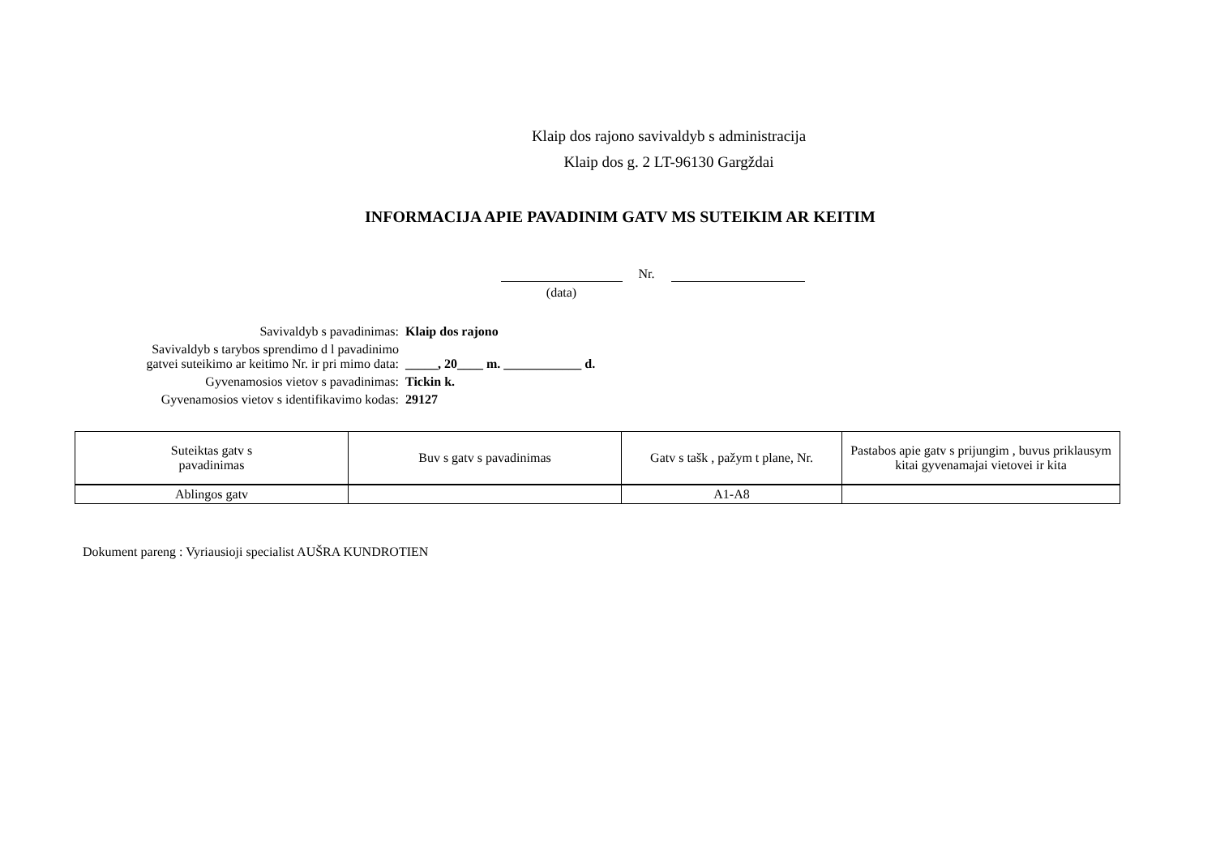Klaip dos rajono savivaldyb s administracija
Klaip dos g. 2 LT-96130 Gargždai
INFORMACIJA APIE PAVADINIM GATV MS SUTEIKIM AR KEITIM
(data) Nr.
Savivaldyb s pavadinimas: Klaip dos rajono
Savivaldyb s tarybos sprendimo d l pavadinimo
gatvei suteikimo ar keitimo Nr. ir pri mimo data:
_____, 20____ m. ____________ d.
Gyvenamosios vietov s pavadinimas: Tickin k.
Gyvenamosios vietov s identifikavimo kodas: 29127
| Suteiktas gatv s pavadinimas | Buv s gatv s pavadinimas | Gatv s tašk , pažym t plane, Nr. | Pastabos apie gatv s prijungim , buvus priklausym kitai gyvenamajai vietovei ir kita |
| --- | --- | --- | --- |
| Ablingos gatv | | A1-A8 | |
Dokument pareng : Vyriausioji specialist AUŠRA KUNDROTIEN